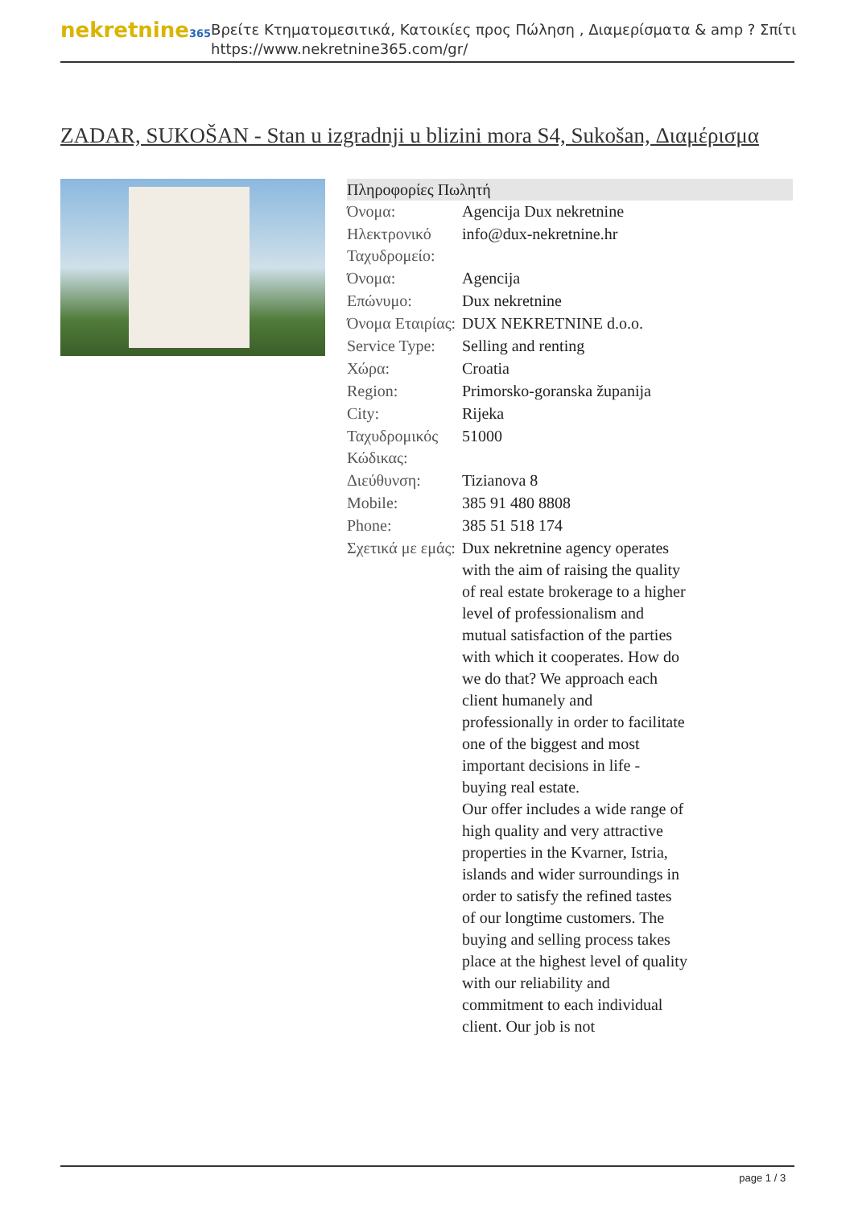nekretnine365
Βρείτε Κτηματομεσιτικά, Κατοικίες προς Πώληση , Διαμερίσματα & amp ? Σπίτι
https://www.nekretnine365.com/gr/
ZADAR, SUKOŠAN - Stan u izgradnji u blizini mora S4, Sukošan, Διαμέρισμα
Πληροφορίες Πωλητή
| Όνομα: | Agencija Dux nekretnine |
| Ηλεκτρονικό Ταχυδρομείο: | info@dux-nekretnine.hr |
| Όνομα: | Agencija |
| Επώνυμο: | Dux nekretnine |
| Όνομα Εταιρίας: | DUX NEKRETNINE d.o.o. |
| Service Type: | Selling and renting |
| Χώρα: | Croatia |
| Region: | Primorsko-goranska županija |
| City: | Rijeka |
| Ταχυδρομικός Κώδικας: | 51000 |
| Διεύθυνση: | Tizianova 8 |
| Mobile: | 385 91 480 8808 |
| Phone: | 385 51 518 174 |
| Σχετικά με εμάς: | Dux nekretnine agency operates with the aim of raising the quality of real estate brokerage to a higher level of professionalism and mutual satisfaction of the parties with which it cooperates. How do we do that? We approach each client humanely and professionally in order to facilitate one of the biggest and most important decisions in life - buying real estate. Our offer includes a wide range of high quality and very attractive properties in the Kvarner, Istria, islands and wider surroundings in order to satisfy the refined tastes of our longtime customers. The buying and selling process takes place at the highest level of quality with our reliability and commitment to each individual client. Our job is not |
page 1 / 3